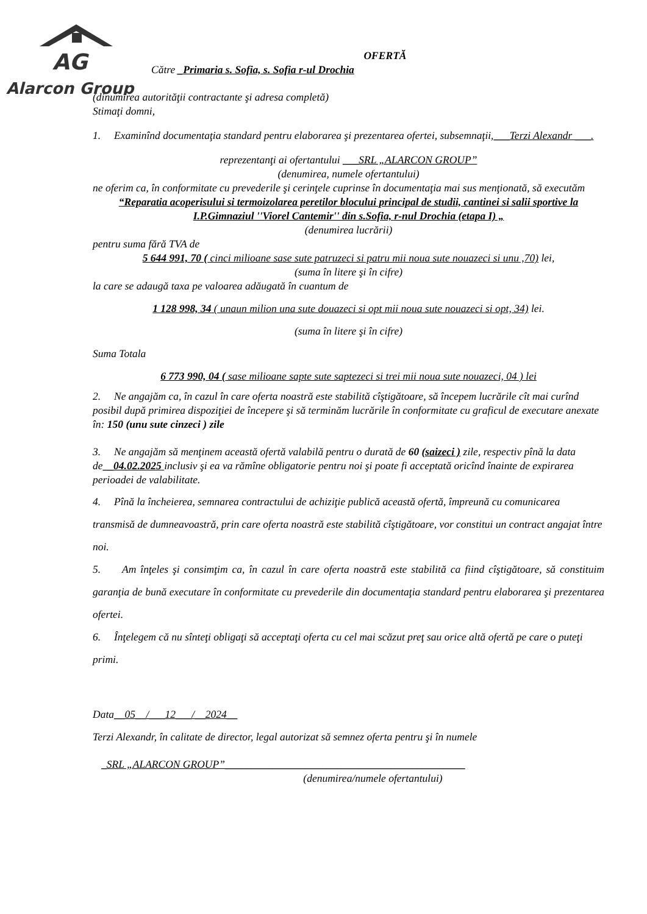AG
Alarcon Group
OFERTĂ
Către _Primaria s. Sofia, s. Sofia r-ul Drochia
(dinumirea autorităţii contractante şi adresa completă)
Stimaţi domni,
1. Examinînd documentaţia standard pentru elaborarea şi prezentarea ofertei, subsemnaţii,___Terzi Alexandr ___.
reprezentanţi ai ofertantului ___SRL „ALARCON GROUP”
(denumirea, numele ofertantului)
ne oferim ca, în conformitate cu prevederile şi cerinţele cuprinse în documentaţia mai sus menţionată, să executăm
“Reparatia acoperisului si termoizolarea peretilor blocului principal de studii, cantinei si salii sportive la I.P.Gimnaziul ''Viorel Cantemir'' din s.Sofia, r-nul Drochia (etapa I) „
(denumirea lucrării)
pentru suma fără TVA de
5 644 991, 70 ( cinci milioane sase sute patruzeci si patru mii noua sute nouazeci si unu ,70) lei,
(suma în litere şi în cifre)
la care se adaugă taxa pe valoarea adăugată în cuantum de
1 128 998, 34 ( unaun milion una sute douazeci si opt mii noua sute nouazeci si opt, 34) lei.
(suma în litere şi în cifre)
Suma Totala
6 773 990, 04 ( sase milioane sapte sute saptezeci si trei mii noua sute nouazeci, 04 ) lei
2. Ne angajăm ca, în cazul în care oferta noastră este stabilită cîştigătoare, să începem lucrările cît mai curînd posibil după primirea dispoziţiei de începere şi să terminăm lucrările în conformitate cu graficul de executare anexate în: 150 (unu sute cinzeci ) zile
3. Ne angajăm să menţinem această ofertă valabilă pentru o durată de 60 (saizeci ) zile, respectiv pînă la data de__04.02.2025 inclusiv şi ea va rămîne obligatorie pentru noi şi poate fi acceptată oricînd înainte de expirarea perioadei de valabilitate.
4. Pînă la încheierea, semnarea contractului de achiziţie publică această ofertă, împreună cu comunicarea transmisă de dumneavoastră, prin care oferta noastră este stabilită cîştigătoare, vor constitui un contract angajat între noi.
5. Am înţeles şi consimţim ca, în cazul în care oferta noastră este stabilită ca fiind cîştigătoare, să constituim garanţia de bună executare în conformitate cu prevederile din documentaţia standard pentru elaborarea şi prezentarea ofertei.
6. Înţelegem că nu sînteţi obligaţi să acceptaţi oferta cu cel mai scăzut preţ sau orice altă ofertă pe care o puteţi primi.
Data__05__/___12___/__2024__
Terzi Alexandr, în calitate de director, legal autorizat să semnez oferta pentru şi în numele
_SRL „ALARCON GROUP”_____________________________________________
(denumirea/numele ofertantului)